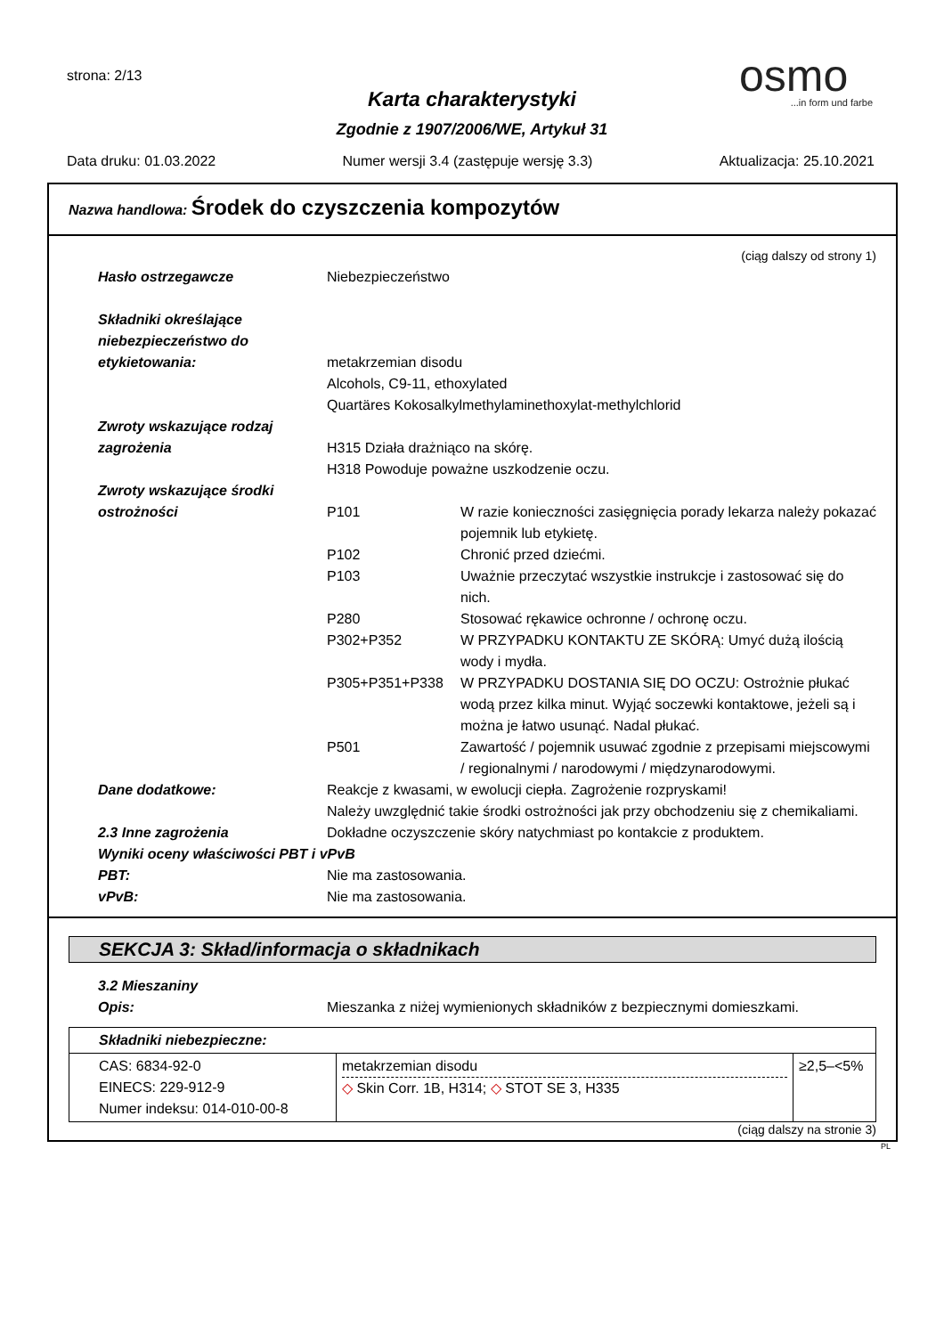strona: 2/13
Karta charakterystyki
Zgodnie z 1907/2006/WE, Artykuł 31
osmo...in form und farbe
Data druku: 01.03.2022 Numer wersji 3.4 (zastępuje wersję 3.3) Aktualizacja: 25.10.2021
Nazwa handlowa: Środek do czyszczenia kompozytów
(ciąg dalszy od strony 1)
Hasło ostrzegawcze Niebezpieczeństwo
Składniki określające niebezpieczeństwo do etykietowania:
metakrzemian disodu
Alcohols, C9-11, ethoxylated
Quartäres Kokosalkylmethylaminethoxylat-methylchlorid
Zwroty wskazujące rodzaj zagrożenia
H315 Działa drażniąco na skórę.
H318 Powoduje poważne uszkodzenie oczu.
Zwroty wskazujące środki ostrożności
P101 W razie konieczności zasięgnięcia porady lekarza należy pokazać pojemnik lub etykietę.
P102 Chronić przed dziećmi.
P103 Uważnie przeczytać wszystkie instrukcje i zastosować się do nich.
P280 Stosować rękawice ochronne / ochronę oczu.
P302+P352 W PRZYPADKU KONTAKTU ZE SKÓRĄ: Umyć dużą ilością wody i mydła.
P305+P351+P338 W PRZYPADKU DOSTANIA SIĘ DO OCZU: Ostrożnie płukać wodą przez kilka minut. Wyjąć soczewki kontaktowe, jeżeli są i można je łatwo usunąć. Nadal płukać.
P501 Zawartość / pojemnik usuwać zgodnie z przepisami miejscowymi / regionalnymi / narodowymi / międzynarodowymi.
Dane dodatkowe: Reakcje z kwasami, w ewolucji ciepła. Zagrożenie rozpryskami!
Należy uwzględnić takie środki ostrożności jak przy obchodzeniu się z chemikaliami.
2.3 Inne zagrożenia Dokładne oczyszczenie skóry natychmiast po kontakcie z produktem.
Wyniki oceny właściwości PBT i vPvB
PBT: Nie ma zastosowania.
vPvB: Nie ma zastosowania.
SEKCJA 3: Skład/informacja o składnikach
3.2 Mieszaniny
Opis: Mieszanka z niżej wymienionych składników z bezpiecznymi domieszkami.
| Składniki niebezpieczne: | | |
| CAS: 6834-92-0 EINECS: 229-912-9 Numer indeksu: 014-010-00-8 | metakrzemian disodu ◇ Skin Corr. 1B, H314; ◇ STOT SE 3, H335 | ≥2,5–<5% |
(ciąg dalszy na stronie 3)
PL